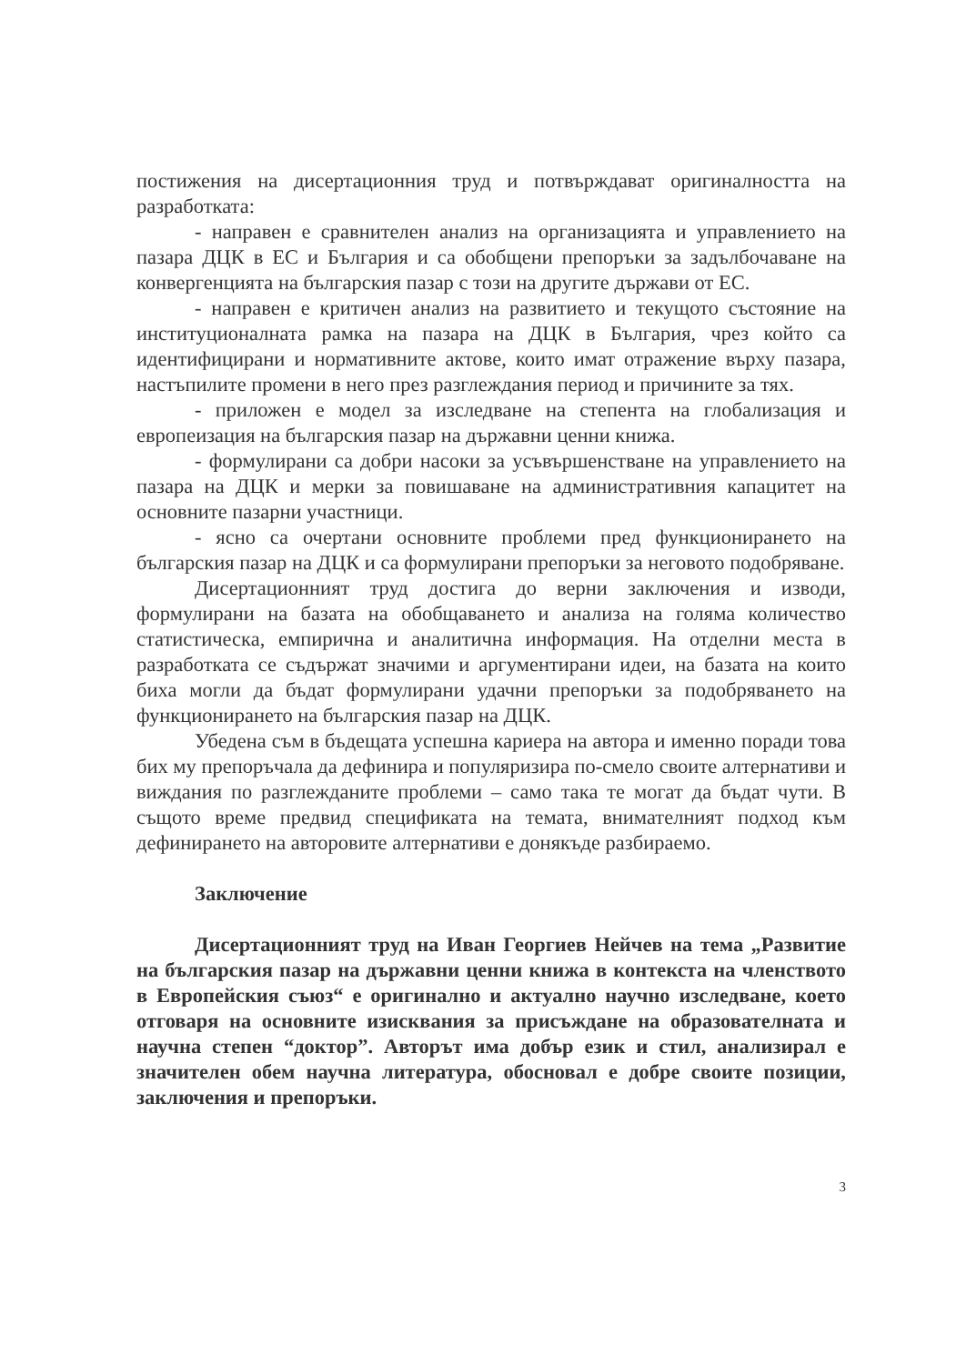постижения на дисертационния труд и потвърждават оригиналността на разработката:
- направен е сравнителен анализ на организацията и управлението на пазара ДЦК в ЕС и България и са обобщени препоръки за задълбочаване на конвергенцията на българския пазар с този на другите държави от ЕС.
- направен е критичен анализ на развитието и текущото състояние на институционалната рамка на пазара на ДЦК в България, чрез който са идентифицирани и нормативните актове, които имат отражение върху пазара, настъпилите промени в него през разглеждания период и причините за тях.
- приложен е модел за изследване на степента на глобализация и европеизация на българския пазар на държавни ценни книжа.
- формулирани са добри насоки за усъвършенстване на управлението на пазара на ДЦК и мерки за повишаване на административния капацитет на основните пазарни участници.
- ясно са очертани основните проблеми пред функционирането на българския пазар на ДЦК и са формулирани препоръки за неговото подобряване.
Дисертационният труд достига до верни заключения и изводи, формулирани на базата на обобщаването и анализа на голяма количество статистическа, емпирична и аналитична информация. На отделни места в разработката се съдържат значими и аргументирани идеи, на базата на които биха могли да бъдат формулирани удачни препоръки за подобряването на функционирането на българския пазар на ДЦК.
Убедена съм в бъдещата успешна кариера на автора и именно поради това бих му препоръчала да дефинира и популяризира по-смело своите алтернативи и виждания по разглежданите проблеми – само така те могат да бъдат чути. В същото време предвид спецификата на темата, внимателният подход към дефинирането на авторовите алтернативи е донякъде разбираемо.
Заключение
Дисертационният труд на Иван Георгиев Нейчев на тема „Развитие на българския пазар на държавни ценни книжа в контекста на членството в Европейския съюз“ е оригинално и актуално научно изследване, което отговаря на основните изисквания за присъждане на образователната и научна степен “доктор”. Авторът има добър език и стил, анализирал е значителен обем научна литература, обосновал е добре своите позиции, заключения и препоръки.
3